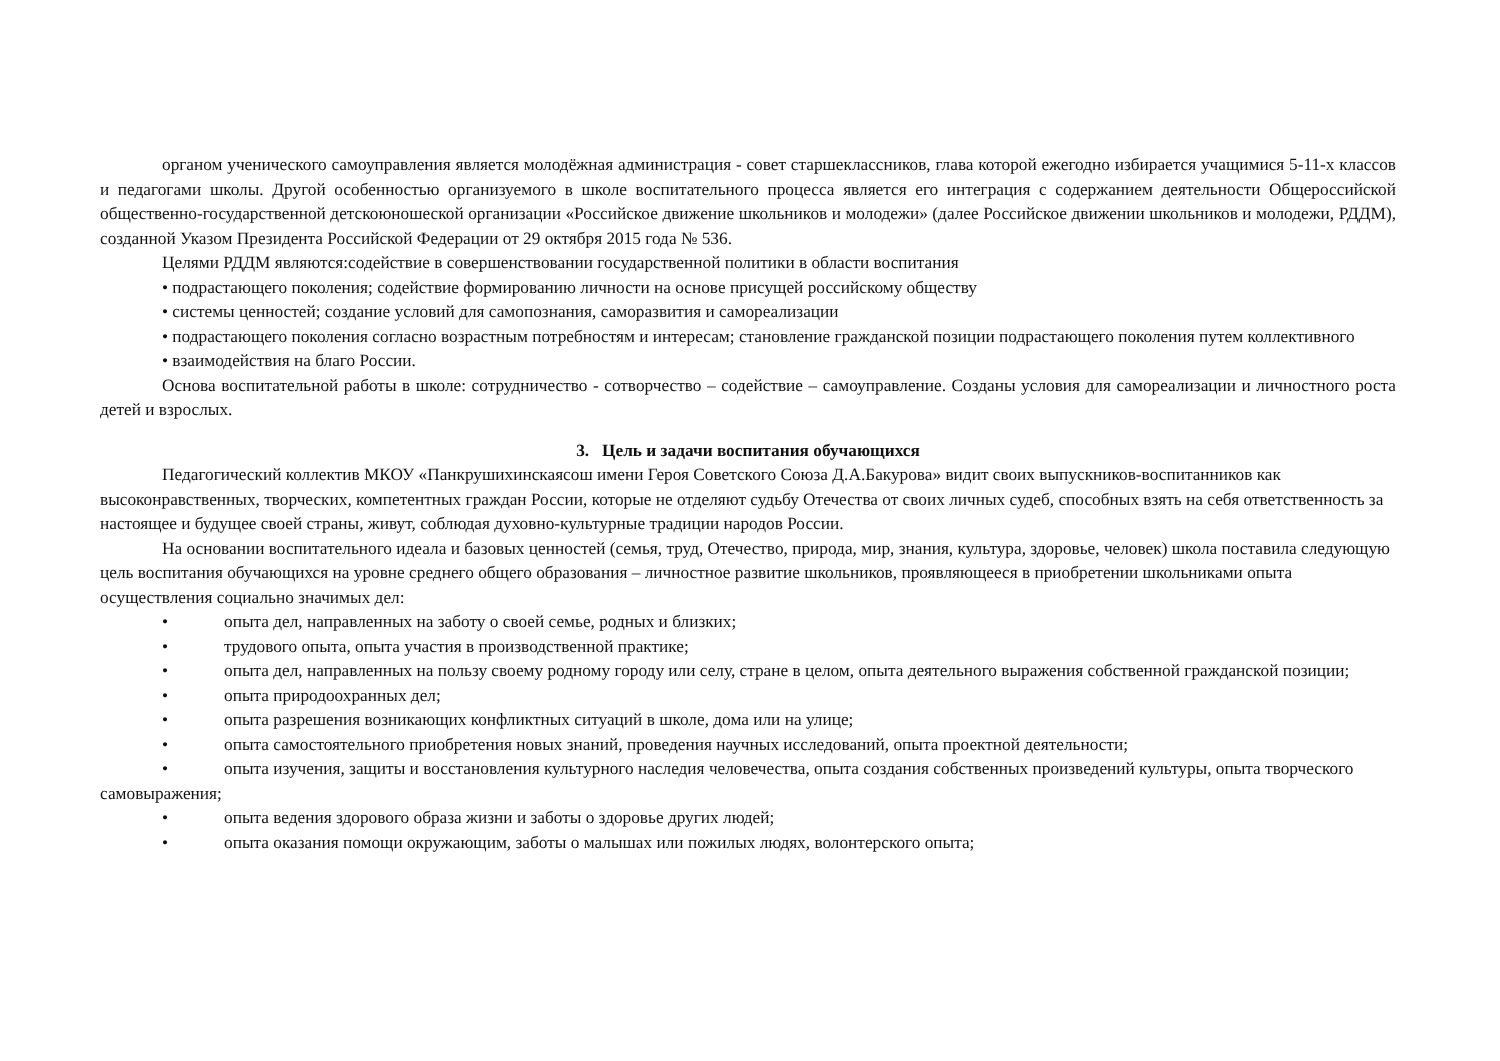органом ученического самоуправления является молодёжная администрация - совет старшеклассников, глава которой ежегодно избирается учащимися 5-11-х классов и педагогами школы. Другой особенностью организуемого в школе воспитательного процесса является его интеграция с содержанием деятельности Общероссийской общественно-государственной детскоюношеской организации «Российское движение школьников и молодежи» (далее Российское движении школьников и молодежи, РДДМ), созданной Указом Президента Российской Федерации от 29 октября 2015 года № 536.
Целями РДДМ являются:содействие в совершенствовании государственной политики в области воспитания
• подрастающего поколения; содействие формированию личности на основе присущей российскому обществу
• системы ценностей; создание условий для самопознания, саморазвития и самореализации
• подрастающего поколения согласно возрастным потребностям и интересам; становление гражданской позиции подрастающего поколения путем коллективного
• взаимодействия на благо России.
Основа воспитательной работы в школе: сотрудничество - сотворчество – содействие – самоуправление. Созданы условия для самореализации и личностного роста детей и взрослых.
3. Цель и задачи воспитания обучающихся
Педагогический коллектив МКОУ «Панкрушихинскаясош имени Героя Советского Союза Д.А.Бакурова» видит своих выпускников-воспитанников как высоконравственных, творческих, компетентных граждан России, которые не отделяют судьбу Отечества от своих личных судеб, способных взять на себя ответственность за настоящее и будущее своей страны, живут, соблюдая духовно-культурные традиции народов России.
На основании воспитательного идеала и базовых ценностей (семья, труд, Отечество, природа, мир, знания, культура, здоровье, человек) школа поставила следующую цель воспитания обучающихся на уровне среднего общего образования – личностное развитие школьников, проявляющееся в приобретении школьниками опыта осуществления социально значимых дел:
• опыта дел, направленных на заботу о своей семье, родных и близких;
• трудового опыта, опыта участия в производственной практике;
• опыта дел, направленных на пользу своему родному городу или селу, стране в целом, опыта деятельного выражения собственной гражданской позиции;
• опыта природоохранных дел;
• опыта разрешения возникающих конфликтных ситуаций в школе, дома или на улице;
• опыта самостоятельного приобретения новых знаний, проведения научных исследований, опыта проектной деятельности;
• опыта изучения, защиты и восстановления культурного наследия человечества, опыта создания собственных произведений культуры, опыта творческого самовыражения;
• опыта ведения здорового образа жизни и заботы о здоровье других людей;
• опыта оказания помощи окружающим, заботы о малышах или пожилых людях, волонтерского опыта;